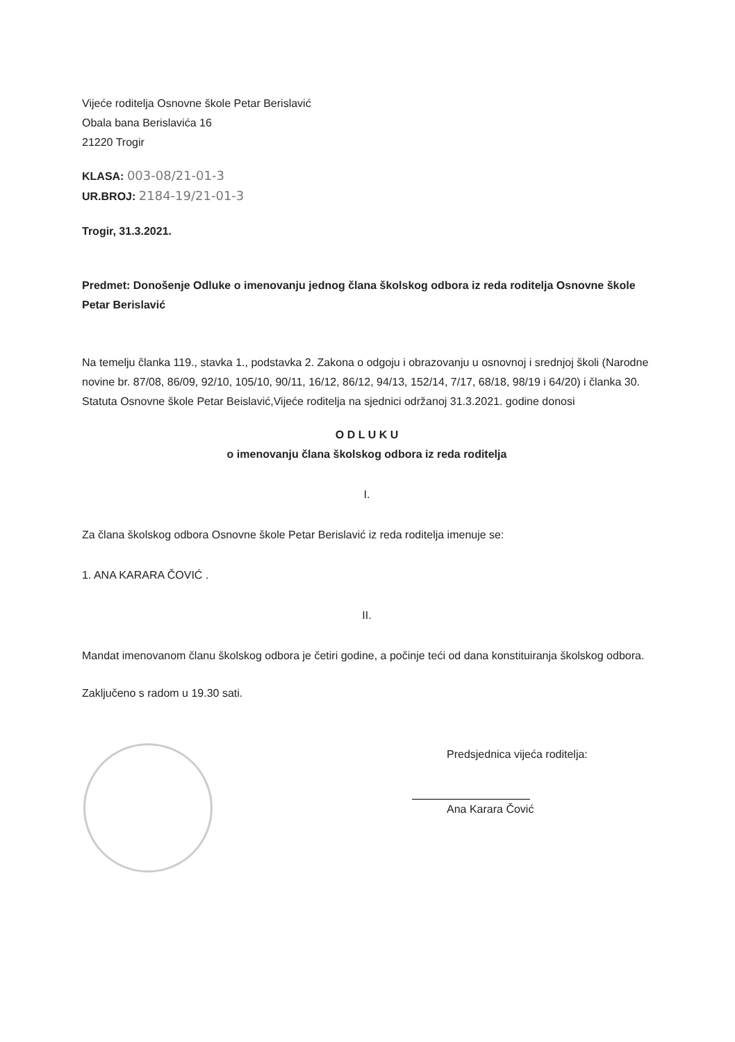Vijeće roditelja Osnovne škole Petar Berislavić
Obala bana Berislavića 16
21220 Trogir
KLASA: 003-08/21-01-3
UR.BROJ: 2184-19/21-01-3
Trogir, 31.3.2021.
Predmet: Donošenje Odluke o imenovanju jednog člana školskog odbora iz reda roditelja Osnovne škole Petar Berislavić
Na temelju članka 119., stavka 1., podstavka 2. Zakona o odgoju i obrazovanju u osnovnoj i srednjoj školi (Narodne novine br. 87/08, 86/09, 92/10, 105/10, 90/11, 16/12, 86/12, 94/13, 152/14, 7/17, 68/18, 98/19 i 64/20) i članka 30. Statuta Osnovne škole Petar Beislavić,Vijeće roditelja na sjednici održanoj 31.3.2021. godine donosi
O D L U K U
o imenovanju člana školskog odbora iz reda roditelja
I.
Za člana školskog odbora Osnovne škole Petar Berislavić iz reda roditelja imenuje se:
1. ANA KARARA ČOVIĆ .
II.
Mandat imenovanom članu školskog odbora je četiri godine, a počinje teći od dana konstituiranja školskog odbora.
Zaključeno s radom u 19.30 sati.
Predsjednica vijeća roditelja:
Ana Karara Čović